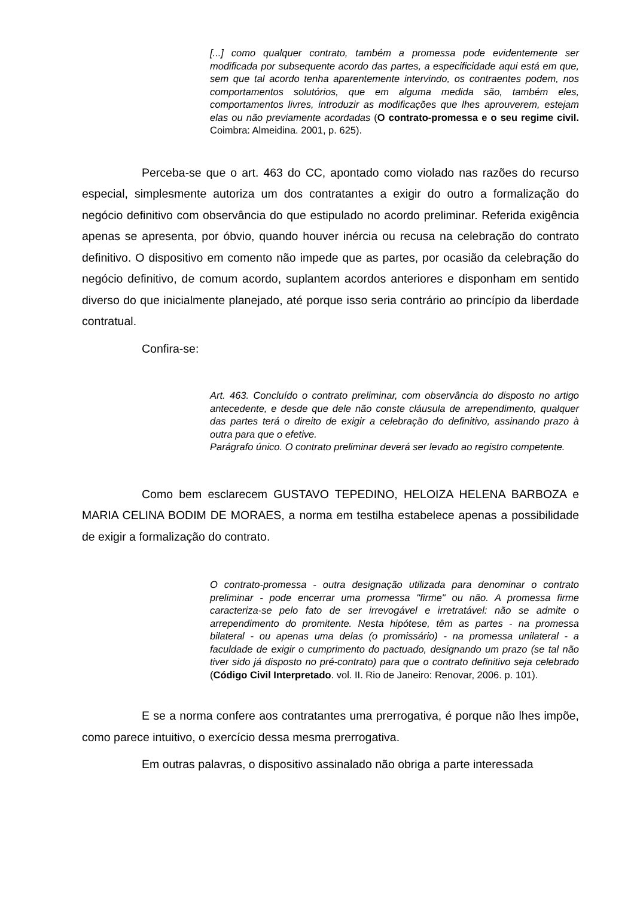[...] como qualquer contrato, também a promessa pode evidentemente ser modificada por subsequente acordo das partes, a especificidade aqui está em que, sem que tal acordo tenha aparentemente intervindo, os contraentes podem, nos comportamentos solutórios, que em alguma medida são, também eles, comportamentos livres, introduzir as modificações que lhes aprouverem, estejam elas ou não previamente acordadas (O contrato-promessa e o seu regime civil. Coimbra: Almeidina. 2001, p. 625).
Perceba-se que o art. 463 do CC, apontado como violado nas razões do recurso especial, simplesmente autoriza um dos contratantes a exigir do outro a formalização do negócio definitivo com observância do que estipulado no acordo preliminar. Referida exigência apenas se apresenta, por óbvio, quando houver inércia ou recusa na celebração do contrato definitivo. O dispositivo em comento não impede que as partes, por ocasião da celebração do negócio definitivo, de comum acordo, suplantem acordos anteriores e disponham em sentido diverso do que inicialmente planejado, até porque isso seria contrário ao princípio da liberdade contratual.
Confira-se:
Art. 463. Concluído o contrato preliminar, com observância do disposto no artigo antecedente, e desde que dele não conste cláusula de arrependimento, qualquer das partes terá o direito de exigir a celebração do definitivo, assinando prazo à outra para que o efetive.
Parágrafo único. O contrato preliminar deverá ser levado ao registro competente.
Como bem esclarecem GUSTAVO TEPEDINO, HELOIZA HELENA BARBOZA e MARIA CELINA BODIM DE MORAES, a norma em testilha estabelece apenas a possibilidade de exigir a formalização do contrato.
O contrato-promessa - outra designação utilizada para denominar o contrato preliminar - pode encerrar uma promessa "firme" ou não. A promessa firme caracteriza-se pelo fato de ser irrevogável e irretratável: não se admite o arrependimento do promitente. Nesta hipótese, têm as partes - na promessa bilateral - ou apenas uma delas (o promissário) - na promessa unilateral - a faculdade de exigir o cumprimento do pactuado, designando um prazo (se tal não tiver sido já disposto no pré-contrato) para que o contrato definitivo seja celebrado (Código Civil Interpretado. vol. II. Rio de Janeiro: Renovar, 2006. p. 101).
E se a norma confere aos contratantes uma prerrogativa, é porque não lhes impõe, como parece intuitivo, o exercício dessa mesma prerrogativa.
Em outras palavras, o dispositivo assinalado não obriga a parte interessada